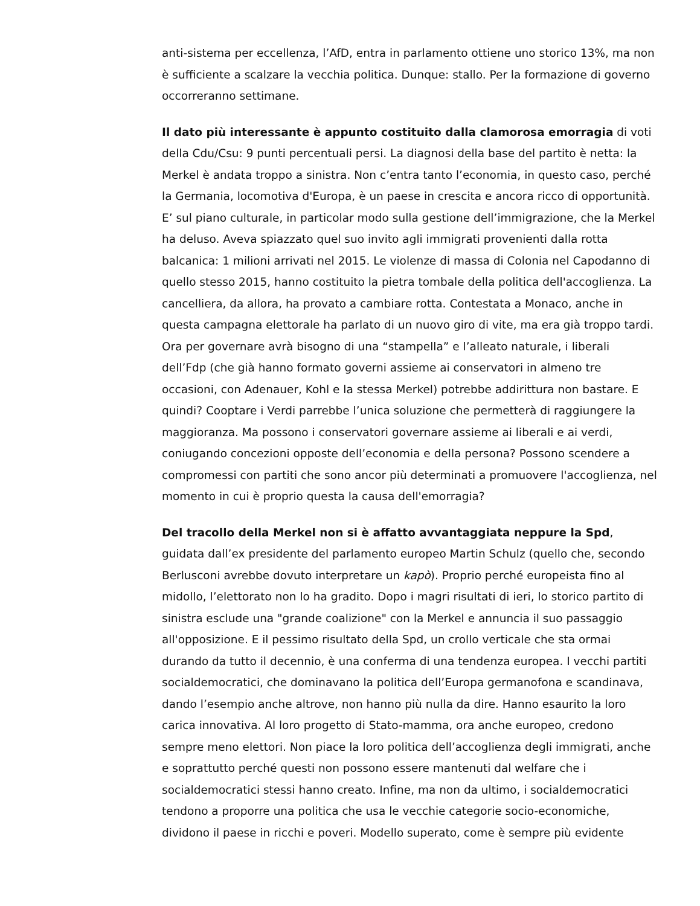anti-sistema per eccellenza, l’AfD, entra in parlamento ottiene uno storico 13%, ma non è sufficiente a scalzare la vecchia politica. Dunque: stallo. Per la formazione di governo occorreranno settimane.
Il dato più interessante è appunto costituito dalla clamorosa emorragia di voti della Cdu/Csu: 9 punti percentuali persi. La diagnosi della base del partito è netta: la Merkel è andata troppo a sinistra. Non c’entra tanto l’economia, in questo caso, perché la Germania, locomotiva d'Europa, è un paese in crescita e ancora ricco di opportunità. E’ sul piano culturale, in particolar modo sulla gestione dell’immigrazione, che la Merkel ha deluso. Aveva spiazzato quel suo invito agli immigrati provenienti dalla rotta balcanica: 1 milioni arrivati nel 2015. Le violenze di massa di Colonia nel Capodanno di quello stesso 2015, hanno costituito la pietra tombale della politica dell'accoglienza. La cancelliera, da allora, ha provato a cambiare rotta. Contestata a Monaco, anche in questa campagna elettorale ha parlato di un nuovo giro di vite, ma era già troppo tardi. Ora per governare avrà bisogno di una “stampella” e l’alleato naturale, i liberali dell’Fdp (che già hanno formato governi assieme ai conservatori in almeno tre occasioni, con Adenauer, Kohl e la stessa Merkel) potrebbe addirittura non bastare. E quindi? Cooptare i Verdi parrebbe l’unica soluzione che permetterà di raggiungere la maggioranza. Ma possono i conservatori governare assieme ai liberali e ai verdi, coniugando concezioni opposte dell’economia e della persona? Possono scendere a compromessi con partiti che sono ancor più determinati a promuovere l'accoglienza, nel momento in cui è proprio questa la causa dell'emorragia?
Del tracollo della Merkel non si è affatto avvantaggiata neppure la Spd, guidata dall’ex presidente del parlamento europeo Martin Schulz (quello che, secondo Berlusconi avrebbe dovuto interpretare un kapò). Proprio perché europeista fino al midollo, l’elettorato non lo ha gradito. Dopo i magri risultati di ieri, lo storico partito di sinistra esclude una "grande coalizione" con la Merkel e annuncia il suo passaggio all'opposizione. E il pessimo risultato della Spd, un crollo verticale che sta ormai durando da tutto il decennio, è una conferma di una tendenza europea. I vecchi partiti socialdemocratici, che dominavano la politica dell’Europa germanofona e scandinava, dando l’esempio anche altrove, non hanno più nulla da dire. Hanno esaurito la loro carica innovativa. Al loro progetto di Stato-mamma, ora anche europeo, credono sempre meno elettori. Non piace la loro politica dell’accoglienza degli immigrati, anche e soprattutto perché questi non possono essere mantenuti dal welfare che i socialdemocratici stessi hanno creato. Infine, ma non da ultimo, i socialdemocratici tendono a proporre una politica che usa le vecchie categorie socio-economiche, dividono il paese in ricchi e poveri. Modello superato, come è sempre più evidente